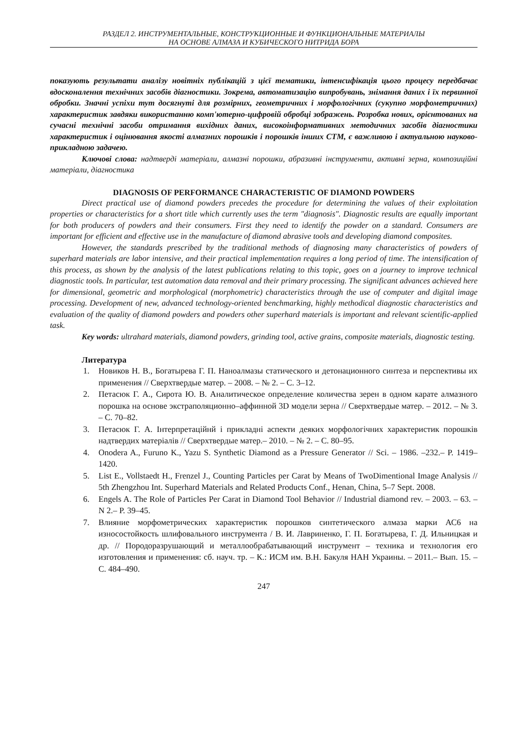РАЗДЕЛ 2. ИНСТРУМЕНТАЛЬНЫЕ, КОНСТРУКЦИОННЫЕ И ФУНКЦИОНАЛЬНЫЕ МАТЕРИАЛЫ
НА ОСНОВЕ АЛМАЗА И КУБИЧЕСКОГО НИТРИДА БОРА
показують результати аналізу новітніх публікацій з цієї тематики, інтенсифікація цього процесу передбачає вдосконалення технічних засобів діагностики. Зокрема, автоматизацію випробувань, знімання даних і їх первинної обробки. Значні успіхи тут досягнуті для розмірних, геометричних і морфологічних (сукупно морфометричних) характеристик завдяки використанню комп'ютерно-цифровій обробці зображень. Розробка нових, орієнтованих на сучасні технічні засоби отримання вихідних даних, високоінформативних методичних засобів діагностики характеристик і оцінювання якості алмазних порошків і порошків інших СТМ, є важливою і актуальною науково-прикладною задачею.
Ключові слова: надтверді матеріали, алмазні порошки, абразивні інструменти, активні зерна, композиційні матеріали, діагностика
DIAGNOSIS OF PERFORMANCE CHARACTERISTIC OF DIAMOND POWDERS
Direct practical use of diamond powders precedes the procedure for determining the values of their exploitation properties or characteristics for a short title which currently uses the term "diagnosis". Diagnostic results are equally important for both producers of powders and their consumers. First they need to identify the powder on a standard. Consumers are important for efficient and effective use in the manufacture of diamond abrasive tools and developing diamond composites.
However, the standards prescribed by the traditional methods of diagnosing many characteristics of powders of superhard materials are labor intensive, and their practical implementation requires a long period of time. The intensification of this process, as shown by the analysis of the latest publications relating to this topic, goes on a journey to improve technical diagnostic tools. In particular, test automation data removal and their primary processing. The significant advances achieved here for dimensional, geometric and morphological (morphometric) characteristics through the use of computer and digital image processing. Development of new, advanced technology-oriented benchmarking, highly methodical diagnostic characteristics and evaluation of the quality of diamond powders and powders other superhard materials is important and relevant scientific-applied task.
Key words: ultrahard materials, diamond powders, grinding tool, active grains, composite materials, diagnostic testing.
Литература
1. Новиков Н. В., Богатырева Г. П. Наноалмазы статического и детонационного синтеза и перспективы их применения // Сверхтвердые матер. – 2008. – № 2. – С. 3–12.
2. Петасюк Г. А., Сирота Ю. В. Аналитическое определение количества зерен в одном карате алмазного порошка на основе экстраполяционно–аффинной 3D модели зерна // Сверхтвердые матер. – 2012. – № 3. – С. 70–82.
3. Петасюк Г. А. Інтерпретаційнй і прикладні аспекти деяких морфологічних характеристик порошків надтвердих матеріалів // Сверхтвердые матер.– 2010. – № 2. – С. 80–95.
4. Onodera A., Furuno K., Yazu S. Synthetic Diamond as a Pressure Generator // Sci. – 1986. –232.– P. 1419–1420.
5. List E., Vollstaedt H., Frenzel J., Counting Particles per Carat by Means of TwoDimentional Image Analysis // 5th Zhengzhou Int. Superhard Materials and Related Products Conf., Henan, China, 5–7 Sept. 2008.
6. Engels A. The Role of Particles Per Carat in Diamond Tool Behavior // Industrial diamond rev. – 2003. – 63. – N 2.– P. 39–45.
7. Влияние морфометрических характеристик порошков синтетического алмаза марки АС6 на износостойкость шлифовального инструмента / В. И. Лавриненко, Г. П. Богатырева, Г. Д. Ильницкая и др. // Породоразрушающий и металлообрабатывающий инструмент – техника и технология его изготовления и применения: сб. науч. тр. – К.: ИСМ им. В.Н. Бакуля НАН Украины. – 2011.– Вып. 15. – С. 484–490.
247